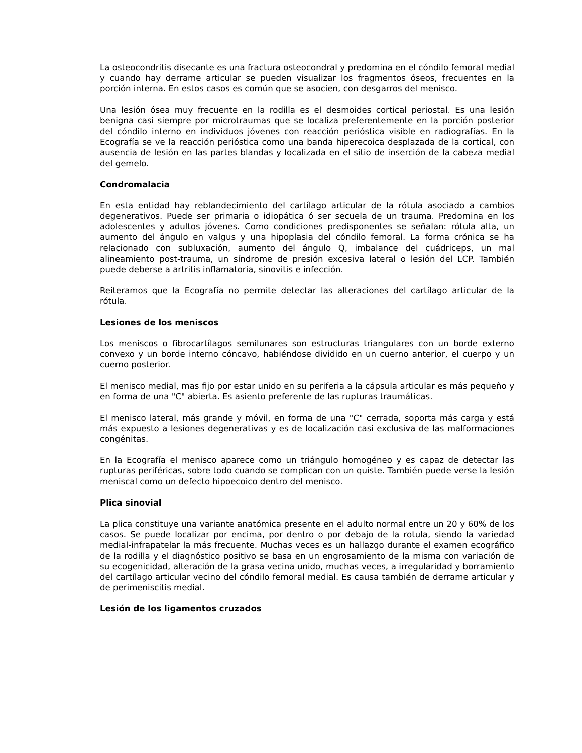La osteocondritis disecante es una fractura osteocondral y predomina en el cóndilo femoral medial y cuando hay derrame articular se pueden visualizar los fragmentos óseos, frecuentes en la porción interna. En estos casos es común que se asocien, con desgarros del menisco.
Una lesión ósea muy frecuente en la rodilla es el desmoides cortical periostal. Es una lesión benigna casi siempre por microtraumas que se localiza preferentemente en la porción posterior del cóndilo interno en individuos jóvenes con reacción perióstica visible en radiografías. En la Ecografía se ve la reacción perióstica como una banda hiperecoica desplazada de la cortical, con ausencia de lesión en las partes blandas y localizada en el sitio de inserción de la cabeza medial del gemelo.
Condromalacia
En esta entidad hay reblandecimiento del cartílago articular de la rótula asociado a cambios degenerativos. Puede ser primaria o idiopática ó ser secuela de un trauma. Predomina en los adolescentes y adultos jóvenes. Como condiciones predisponentes se señalan: rótula alta, un aumento del ángulo en valgus y una hipoplasia del cóndilo femoral. La forma crónica se ha relacionado con subluxación, aumento del ángulo Q, imbalance del cuádriceps, un mal alineamiento post-trauma, un síndrome de presión excesiva lateral o lesión del LCP. También puede deberse a artritis inflamatoria, sinovitis e infección.
Reiteramos que la Ecografía no permite detectar las alteraciones del cartílago articular de la rótula.
Lesiones de los meniscos
Los meniscos o fibrocartílagos semilunares son estructuras triangulares con un borde externo convexo y un borde interno cóncavo, habiéndose dividido en un cuerno anterior, el cuerpo y un cuerno posterior.
El menisco medial, mas fijo por estar unido en su periferia a la cápsula articular es más pequeño y en forma de una "C" abierta. Es asiento preferente de las rupturas traumáticas.
El menisco lateral, más grande y móvil, en forma de una "C" cerrada, soporta más carga y está más expuesto a lesiones degenerativas y es de localización casi exclusiva de las malformaciones congénitas.
En la Ecografía el menisco aparece como un triángulo homogéneo y es capaz de detectar las rupturas periféricas, sobre todo cuando se complican con un quiste. También puede verse la lesión meniscal como un defecto hipoecoico dentro del menisco.
Plica sinovial
La plica constituye una variante anatómica presente en el adulto normal entre un 20 y 60% de los casos. Se puede localizar por encima, por dentro o por debajo de la rotula, siendo la variedad medial-infrapatelar la más frecuente. Muchas veces es un hallazgo durante el examen ecográfico de la rodilla y el diagnóstico positivo se basa en un engrosamiento de la misma con variación de su ecogenicidad, alteración de la grasa vecina unido, muchas veces, a irregularidad y borramiento del cartílago articular vecino del cóndilo femoral medial. Es causa también de derrame articular y de perimeniscitis medial.
Lesión de los ligamentos cruzados